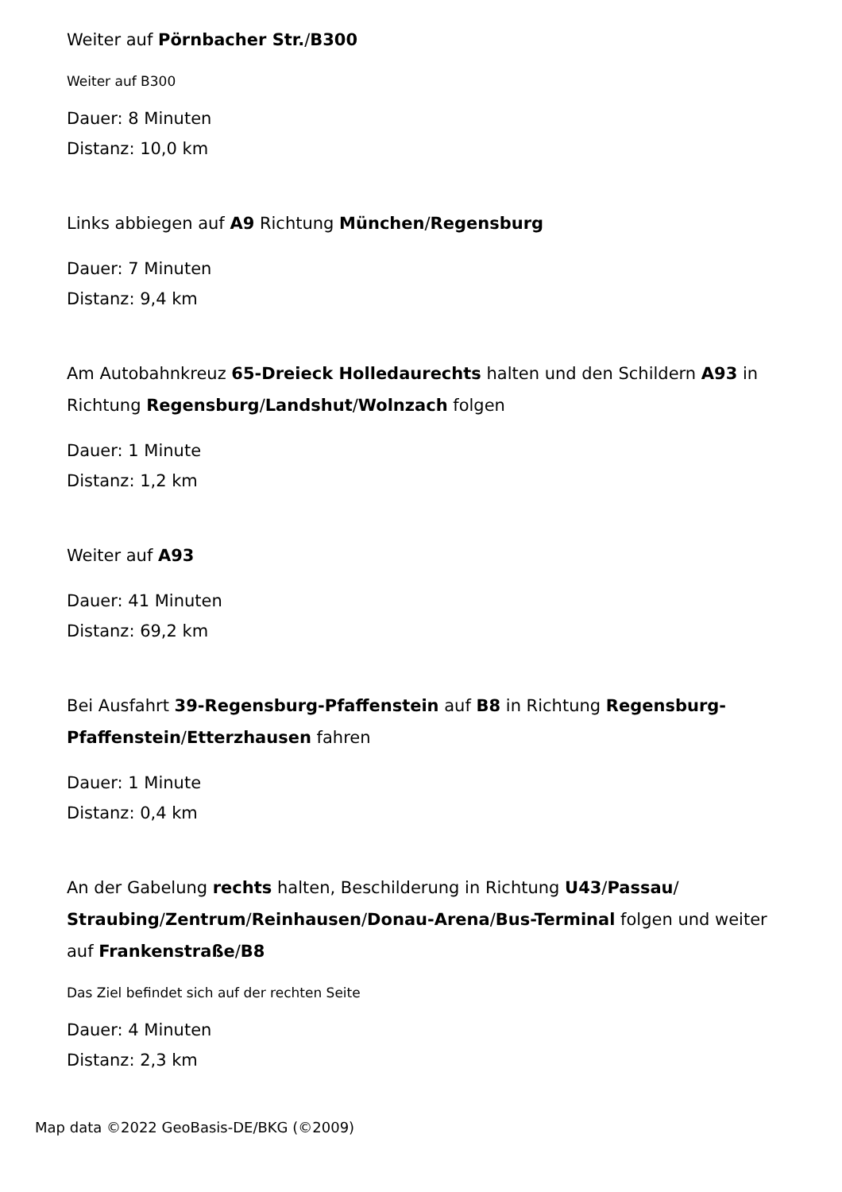Weiter auf Pörnbacher Str./B300
Weiter auf B300
Dauer: 8 Minuten
Distanz: 10,0 km
Links abbiegen auf A9 Richtung München/Regensburg
Dauer: 7 Minuten
Distanz: 9,4 km
Am Autobahnkreuz 65-Dreieck Holledaurechts halten und den Schildern A93 in Richtung Regensburg/Landshut/Wolnzach folgen
Dauer: 1 Minute
Distanz: 1,2 km
Weiter auf A93
Dauer: 41 Minuten
Distanz: 69,2 km
Bei Ausfahrt 39-Regensburg-Pfaffenstein auf B8 in Richtung Regensburg-Pfaffenstein/Etterzhausen fahren
Dauer: 1 Minute
Distanz: 0,4 km
An der Gabelung rechts halten, Beschilderung in Richtung U43/Passau/ Straubing/Zentrum/Reinhausen/Donau-Arena/Bus-Terminal folgen und weiter auf Frankenstraße/B8
Das Ziel befindet sich auf der rechten Seite
Dauer: 4 Minuten
Distanz: 2,3 km
Map data ©2022 GeoBasis-DE/BKG (©2009)